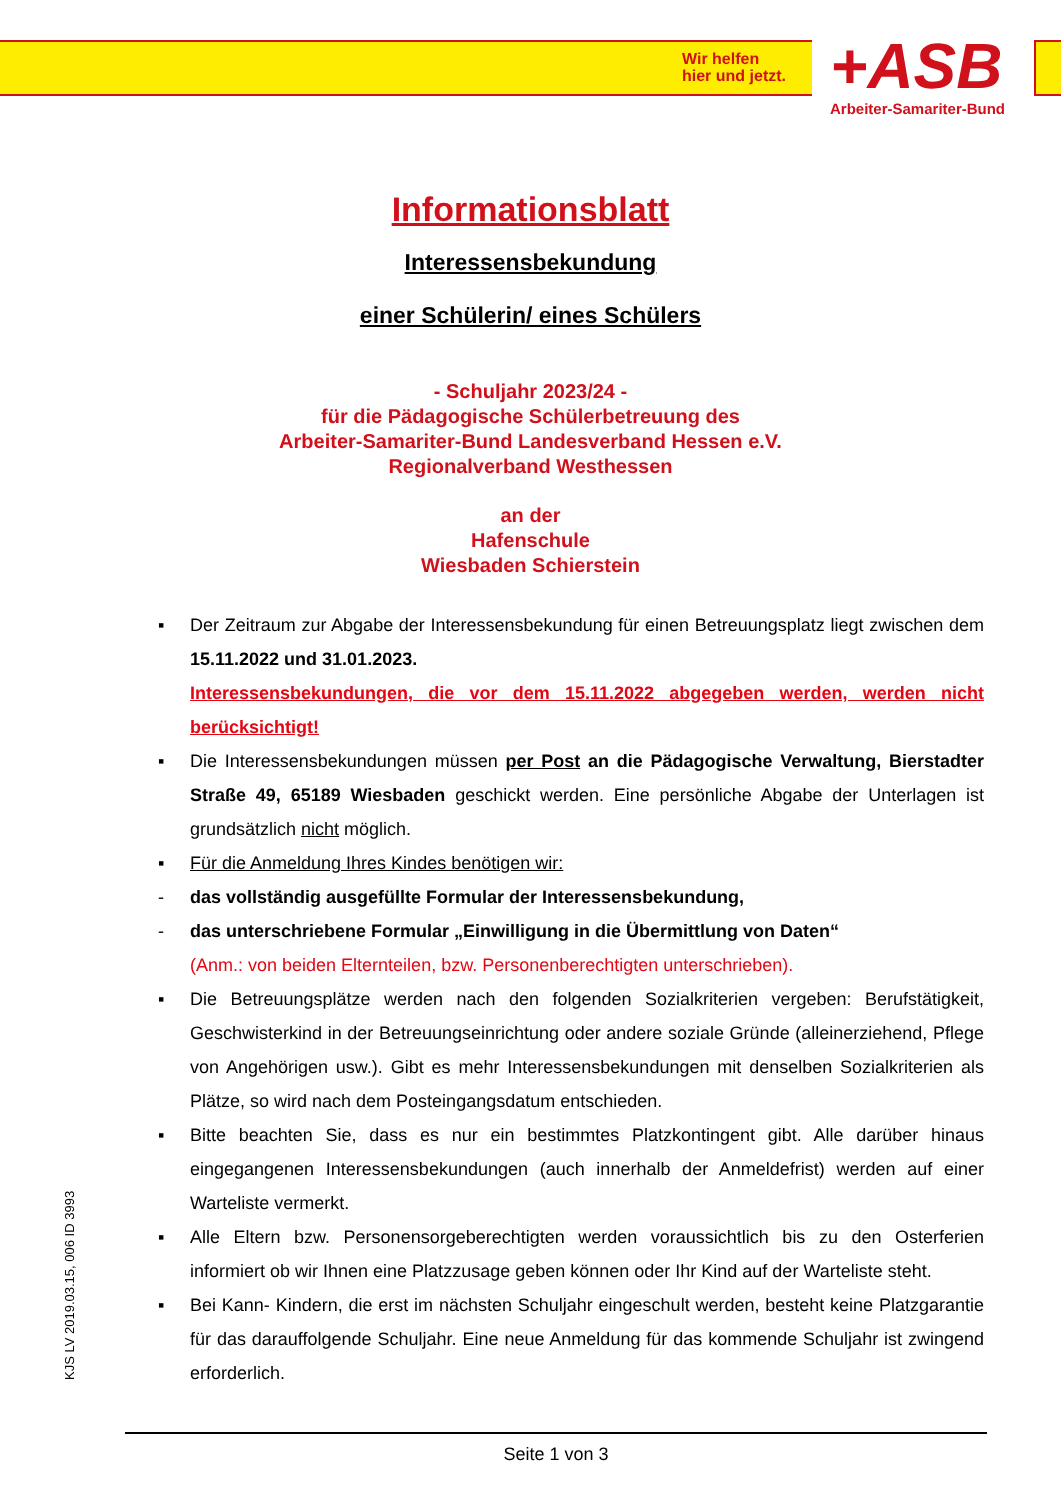Wir helfen
hier und jetzt.
+ASB Arbeiter-Samariter-Bund
Informationsblatt
Interessensbekundung
einer Schülerin/ eines Schülers
- Schuljahr 2023/24 -
für die Pädagogische Schülerbetreuung des
Arbeiter-Samariter-Bund Landesverband Hessen e.V.
Regionalverband Westhessen
an der
Hafenschule
Wiesbaden Schierstein
▪ Der Zeitraum zur Abgabe der Interessensbekundung für einen Betreuungsplatz liegt zwischen dem 15.11.2022 und 31.01.2023.
Interessensbekundungen, die vor dem 15.11.2022 abgegeben werden, werden nicht berücksichtigt!
▪ Die Interessensbekundungen müssen per Post an die Pädagogische Verwaltung, Bierstadter Straße 49, 65189 Wiesbaden geschickt werden. Eine persönliche Abgabe der Unterlagen ist grundsätzlich nicht möglich.
▪ Für die Anmeldung Ihres Kindes benötigen wir:
- das vollständig ausgefüllte Formular der Interessensbekundung,
- das unterschriebene Formular „Einwilligung in die Übermittlung von Daten“
(Anm.: von beiden Elternteilen, bzw. Personenberechtigten unterschrieben).
▪ Die Betreuungsplätze werden nach den folgenden Sozialkriterien vergeben: Berufstätigkeit, Geschwisterkind in der Betreuungseinrichtung oder andere soziale Gründe (alleinerziehend, Pflege von Angehörigen usw.). Gibt es mehr Interessensbekundungen mit denselben Sozialkriterien als Plätze, so wird nach dem Posteingangsdatum entschieden.
▪ Bitte beachten Sie, dass es nur ein bestimmtes Platzkontingent gibt. Alle darüber hinaus eingegangenen Interessensbekundungen (auch innerhalb der Anmeldefrist) werden auf einer Warteliste vermerkt.
▪ Alle Eltern bzw. Personensorgeberechtigten werden voraussichtlich bis zu den Osterferien informiert ob wir Ihnen eine Platzzusage geben können oder Ihr Kind auf der Warteliste steht.
▪ Bei Kann- Kindern, die erst im nächsten Schuljahr eingeschult werden, besteht keine Platzgarantie für das darauffolgende Schuljahr. Eine neue Anmeldung für das kommende Schuljahr ist zwingend erforderlich.
KJS LV 2019.03.15, 006 ID 3993
Seite 1 von 3